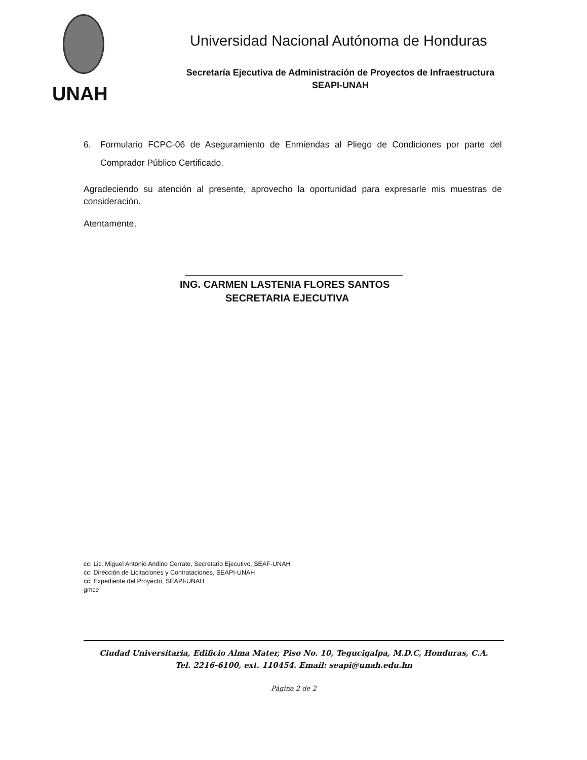UNAH
Universidad Nacional Autónoma de Honduras
Secretaría Ejecutiva de Administración de Proyectos de Infraestructura
SEAPI-UNAH
6. Formulario FCPC-06 de Aseguramiento de Enmiendas al Pliego de Condiciones por parte del Comprador Público Certificado.
Agradeciendo su atención al presente, aprovecho la oportunidad para expresarle mis muestras de consideración.
Atentamente,
ING. CARMEN LASTENIA FLORES SANTOS
SECRETARIA EJECUTIVA
cc: Lic. Miguel Antonio Andino Cerrato, Secretario Ejecutivo, SEAF-UNAH
cc: Dirección de Licitaciones y Contrataciones, SEAPI-UNAH
cc: Expediente del Proyecto, SEAPI-UNAH
gmce
Ciudad Universitaria, Edificio Alma Mater, Piso No. 10, Tegucigalpa, M.D.C, Honduras, C.A.
Tel. 2216-6100, ext. 110454. Email: seapi@unah.edu.hn
Página 2 de 2